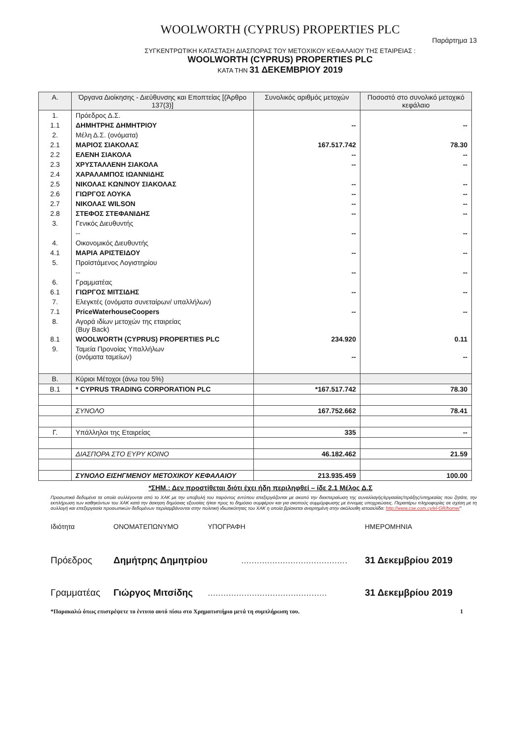WOOLWORTH (CYPRUS) PROPERTIES PLC
Παράρτημα 13
ΣΥΓΚΕΝΤΡΩΤΙΚΗ ΚΑΤΑΣΤΑΣΗ ΔΙΑΣΠΟΡΑΣ ΤΟΥ ΜΕΤΟΧΙΚΟΥ ΚΕΦΑΛΑΙΟΥ ΤΗΣ ΕΤΑΙΡΕΙΑΣ :
WOOLWORTH (CYPRUS) PROPERTIES PLC
ΚΑΤΑ ΤΗΝ 31 ΔΕΚΕΜΒΡΙΟΥ 2019
| Α. | Όργανα Διοίκησης - Διεύθυνσης και Εποπτείας [(Άρθρο 137(3)] | Συνολικός αριθμός μετοχών | Ποσοστό στο συνολικό μετοχικό κεφάλαιο |
| --- | --- | --- | --- |
| 1. | Πρόεδρος Δ.Σ. | | |
| 1.1 | ΔΗΜΗΤΡΗΣ ΔΗΜΗΤΡΙΟΥ | -- | -- |
| 2. | Μέλη Δ.Σ. (ονόματα) | | |
| 2.1 | ΜΑΡΙΟΣ ΣΙΑΚΟΛΑΣ | 167.517.742 | 78.30 |
| 2.2 | ΕΛΕΝΗ ΣΙΑΚΟΛΑ | -- | -- |
| 2.3 | ΧΡΥΣΤΑΛΛΕΝΗ ΣΙΑΚΟΛΑ | -- | -- |
| 2.4 | ΧΑΡΑΛΑΜΠΟΣ ΙΩΑΝΝΙΔΗΣ | | |
| 2.5 | ΝΙΚΟΛΑΣ ΚΩΝ/ΝΟΥ ΣΙΑΚΟΛΑΣ | -- | -- |
| 2.6 | ΓΙΩΡΓΟΣ ΛΟΥΚΑ | -- | -- |
| 2.7 | ΝΙΚΟΛΑΣ WILSON | -- | -- |
| 2.8 | ΣΤΕΦΟΣ ΣΤΕΦΑΝΙΔΗΣ | -- | -- |
| 3. | Γενικός Διευθυντής | | |
| | -- | -- | -- |
| 4. | Οικονομικός Διευθυντής | | |
| 4.1 | ΜΑΡΙΑ ΑΡΙΣΤΕΙΔΟΥ | -- | -- |
| 5. | Προϊστάμενος Λογιστηρίου | | |
| | -- | -- | -- |
| 6. | Γραμματέας | | |
| 6.1 | ΓΙΩΡΓΟΣ ΜΙΤΣΙΔΗΣ | -- | -- |
| 7. | Ελεγκτές (ονόματα συνεταίρων/ υπαλλήλων) | | |
| 7.1 | PriceWaterhouseCoopers | -- | -- |
| 8. | Αγορά ιδίων μετοχών της εταιρείας (Buy Back) | | |
| 8.1 | WOOLWORTH (CYPRUS) PROPERTIES PLC | 234.920 | 0.11 |
| 9. | Ταμεία Προνοίας Υπαλλήλων (ονόματα ταμείων) | -- | -- |
| Β. | Κύριοι Μέτοχοι (άνω του 5%) | | |
| Β.1 | * CYPRUS TRADING CORPORATION PLC | *167.517.742 | 78.30 |
| | ΣΥΝΟΛΟ | 167.752.662 | 78.41 |
| Γ. | Υπάλληλοι της Εταιρείας | 335 | -- |
| | ΔΙΑΣΠΟΡΑ ΣΤΟ ΕΥΡΥ ΚΟΙΝΟ | 46.182.462 | 21.59 |
| | ΣΥΝΟΛΟ ΕΙΣΗΓΜΕΝΟΥ ΜΕΤΟΧΙΚΟΥ ΚΕΦΑΛΑΙΟΥ | 213.935.459 | 100.00 |
*ΣΗΜ.: Δεν προστίθεται διότι έχει ήδη περιληφθεί – ίδε 2.1 Μέλος Δ.Σ
Προσωπικά δεδομένα τα οποία συλλέγονται από το ΧΑΚ με την υποβολή του παρόντος εντύπου επεξεργάζονται με σκοπό την διεκπεραίωση της συναλλαγής/εργασίας/πράξης/υπηρεσίας που ζητάτε, την εκπλήρωση των καθηκόντων του ΧΑΚ κατά την άσκηση δημόσιας εξουσίας ή/και προς το δημόσιο συμφέρον και για σκοπούς συμμόρφωσης με έννομες υποχρεώσεις. Περαιτέρω πληροφορίες σε σχέση με τη συλλογή και επεξεργασία προσωπικών δεδομένων περιλαμβάνονται στην πολιτική ιδιωτικότητας του ΧΑΚ η οποία βρίσκεται αναρτημένη στην ακόλουθη ιστοσελίδα: http://www.cse.com.cy/el-GR/home/"
Ιδιότητα ΟΝΟΜΑΤΕΠΩΝΥΜΟ ΥΠΟΓΡΑΦΗ ΗΜΕΡΟΜΗΝΙΑ
Πρόεδρος Δημήτρης Δημητρίου......................................... 31 Δεκεμβρίου 2019
Γραμματέας Γιώργος Μιτσίδης.............................................. 31 Δεκεμβρίου 2019
*Παρακαλώ όπως επιστρέψετε το έντυπο αυτό πίσω στο Χρηματιστήριο μετά τη συμπλήρωση του. 1